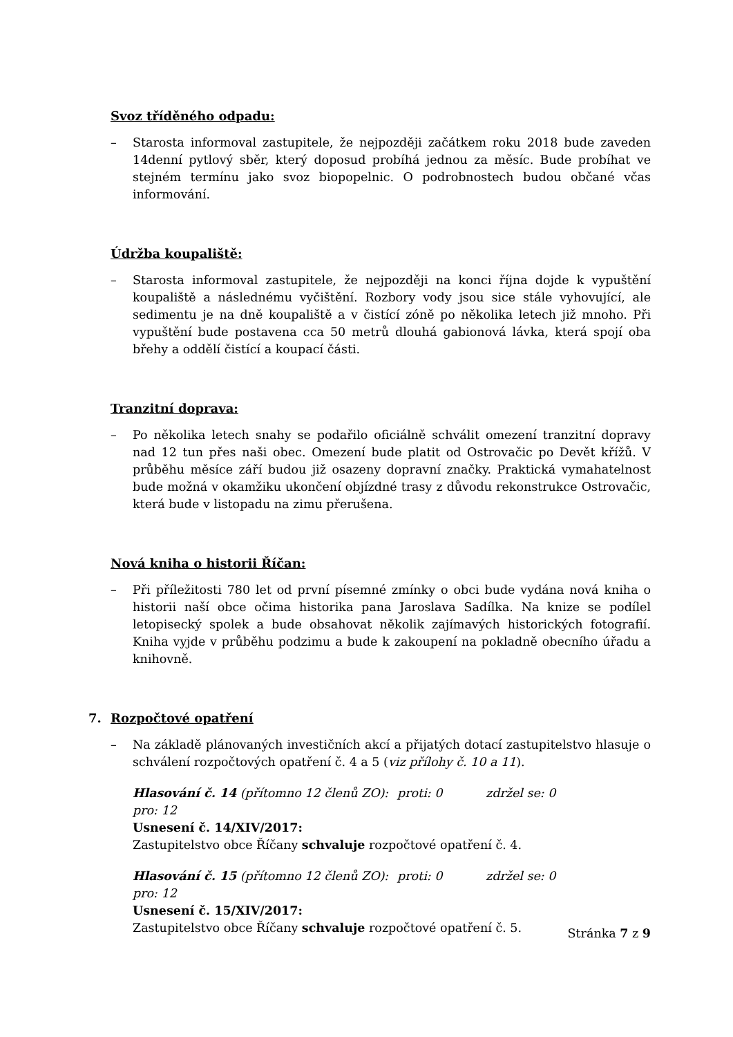Svoz tříděného odpadu:
– Starosta informoval zastupitele, že nejpozději začátkem roku 2018 bude zaveden 14denní pytlový sběr, který doposud probíhá jednou za měsíc. Bude probíhat ve stejném termínu jako svoz biopopelnic. O podrobnostech budou občané včas informování.
Údržba koupaliště:
– Starosta informoval zastupitele, že nejpozději na konci října dojde k vypuštění koupaliště a následnému vyčištění. Rozbory vody jsou sice stále vyhovující, ale sedimentu je na dně koupaliště a v čistící zóně po několika letech již mnoho. Při vypuštění bude postavena cca 50 metrů dlouhá gabionová lávka, která spojí oba břehy a oddělí čistící a koupací části.
Tranzitní doprava:
– Po několika letech snahy se podařilo oficiálně schválit omezení tranzitní dopravy nad 12 tun přes naši obec. Omezení bude platit od Ostrovačic po Devět křížů. V průběhu měsíce září budou již osazeny dopravní značky. Praktická vymahatelnost bude možná v okamžiku ukončení objízdné trasy z důvodu rekonstrukce Ostrovačic, která bude v listopadu na zimu přerušena.
Nová kniha o historii Říčan:
– Při příležitosti 780 let od první písemné zmínky o obci bude vydána nová kniha o historii naší obce očima historika pana Jaroslava Sadílka. Na knize se podílel letopisecký spolek a bude obsahovat několik zajímavých historických fotografií. Kniha vyjde v průběhu podzimu a bude k zakoupení na pokladně obecního úřadu a knihovně.
7. Rozpočtové opatření
– Na základě plánovaných investičních akcí a přijatých dotací zastupitelstvo hlasuje o schválení rozpočtových opatření č. 4 a 5 (viz přílohy č. 10 a 11).
Hlasování č. 14 (přítomno 12 členů ZO): pro: 12 proti: 0 zdržel se: 0
Usnesení č. 14/XIV/2017:
Zastupitelstvo obce Říčany schvaluje rozpočtové opatření č. 4.
Hlasování č. 15 (přítomno 12 členů ZO): pro: 12 proti: 0 zdržel se: 0
Usnesení č. 15/XIV/2017:
Zastupitelstvo obce Říčany schvaluje rozpočtové opatření č. 5.
Stránka 7 z 9